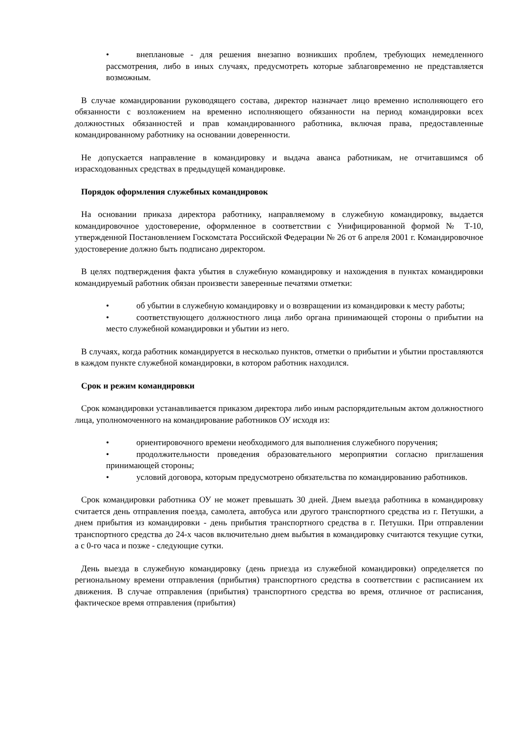• внеплановые - для решения внезапно возникших проблем, требующих немедленного рассмотрения, либо в иных случаях, предусмотреть которые заблаговременно не представляется возможным.
В случае командировании руководящего состава, директор назначает лицо временно исполняющего его обязанности с возложением на временно исполняющего обязанности на период командировки всех должностных обязанностей и прав командированного работника, включая права, предоставленные командированному работнику на основании доверенности.
Не допускается направление в командировку и выдача аванса работникам, не отчитавшимся об израсходованных средствах в предыдущей командировке.
Порядок оформления служебных командировок
На основании приказа директора работнику, направляемому в служебную командировку, выдается командировочное удостоверение, оформленное в соответствии с Унифицированной формой № Т-10, утвержденной Постановлением Госкомстата Российской Федерации № 26 от 6 апреля 2001 г. Командировочное удостоверение должно быть подписано директором.
В целях подтверждения факта убытия в служебную командировку и нахождения в пунктах командировки командируемый работник обязан произвести заверенные печатями отметки:
• об убытии в служебную командировку и о возвращении из командировки к месту работы;
• соответствующего должностного лица либо органа принимающей стороны о прибытии на место служебной командировки и убытии из него.
В случаях, когда работник командируется в несколько пунктов, отметки о прибытии и убытии проставляются в каждом пункте служебной командировки, в котором работник находился.
Срок и режим командировки
Срок командировки устанавливается приказом директора либо иным распорядительным актом должностного лица, уполномоченного на командирование работников ОУ исходя из:
• ориентировочного времени необходимого для выполнения служебного поручения;
• продолжительности проведения образовательного мероприятии согласно приглашения принимающей стороны;
• условий договора, которым предусмотрено обязательства по командированию работников.
Срок командировки работника ОУ не может превышать 30 дней. Днем выезда работника в командировку считается день отправления поезда, самолета, автобуса или другого транспортного средства из г. Петушки, а днем прибытия из командировки - день прибытия транспортного средства в г. Петушки. При отправлении транспортного средства до 24-х часов включительно днем выбытия в командировку считаются текущие сутки, а с 0-го часа и позже - следующие сутки.
День выезда в служебную командировку (день приезда из служебной командировки) определяется по региональному времени отправления (прибытия) транспортного средства в соответствии с расписанием их движения. В случае отправления (прибытия) транспортного средства во время, отличное от расписания, фактическое время отправления (прибытия)